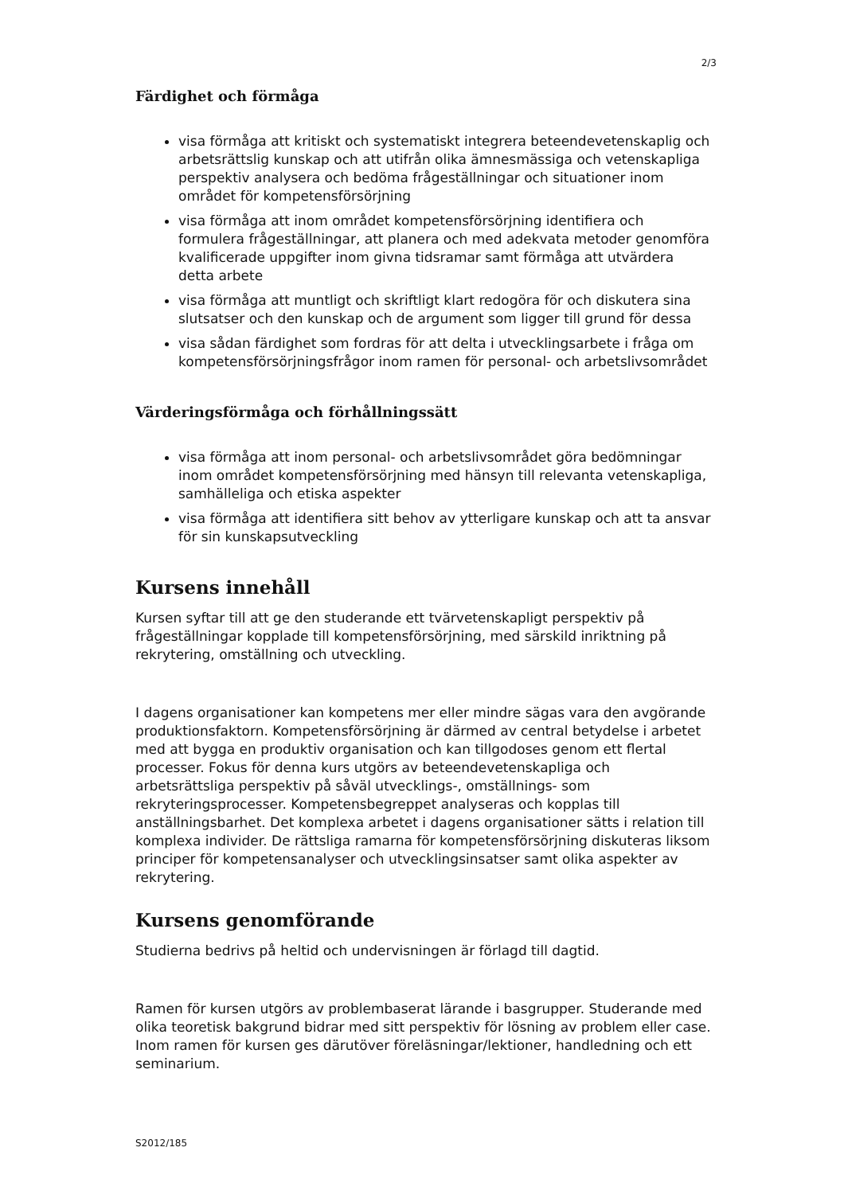2/3
Färdighet och förmåga
visa förmåga att kritiskt och systematiskt integrera beteendevetenskaplig och arbetsrättslig kunskap och att utifrån olika ämnesmässiga och vetenskapliga perspektiv analysera och bedöma frågeställningar och situationer inom området för kompetensförsörjning
visa förmåga att inom området kompetensförsörjning identifiera och formulera frågeställningar, att planera och med adekvata metoder genomföra kvalificerade uppgifter inom givna tidsramar samt förmåga att utvärdera detta arbete
visa förmåga att muntligt och skriftligt klart redogöra för och diskutera sina slutsatser och den kunskap och de argument som ligger till grund för dessa
visa sådan färdighet som fordras för att delta i utvecklingsarbete i fråga om kompetensförsörjningsfrågor inom ramen för personal- och arbetslivsområdet
Värderingsförmåga och förhållningssätt
visa förmåga att inom personal- och arbetslivsområdet göra bedömningar inom området kompetensförsörjning med hänsyn till relevanta vetenskapliga, samhälleliga och etiska aspekter
visa förmåga att identifiera sitt behov av ytterligare kunskap och att ta ansvar för sin kunskapsutveckling
Kursens innehåll
Kursen syftar till att ge den studerande ett tvärvetenskapligt perspektiv på frågeställningar kopplade till kompetensförsörjning, med särskild inriktning på rekrytering, omställning och utveckling.
I dagens organisationer kan kompetens mer eller mindre sägas vara den avgörande produktionsfaktorn. Kompetensförsörjning är därmed av central betydelse i arbetet med att bygga en produktiv organisation och kan tillgodoses genom ett flertal processer. Fokus för denna kurs utgörs av beteendevetenskapliga och arbetsrättsliga perspektiv på såväl utvecklings-, omställnings- som rekryteringsprocesser. Kompetensbegreppet analyseras och kopplas till anställningsbarhet. Det komplexa arbetet i dagens organisationer sätts i relation till komplexa individer. De rättsliga ramarna för kompetensförsörjning diskuteras liksom principer för kompetensanalyser och utvecklingsinsatser samt olika aspekter av rekrytering.
Kursens genomförande
Studierna bedrivs på heltid och undervisningen är förlagd till dagtid.
Ramen för kursen utgörs av problembaserat lärande i basgrupper. Studerande med olika teoretisk bakgrund bidrar med sitt perspektiv för lösning av problem eller case. Inom ramen för kursen ges därutöver föreläsningar/lektioner, handledning och ett seminarium.
S2012/185